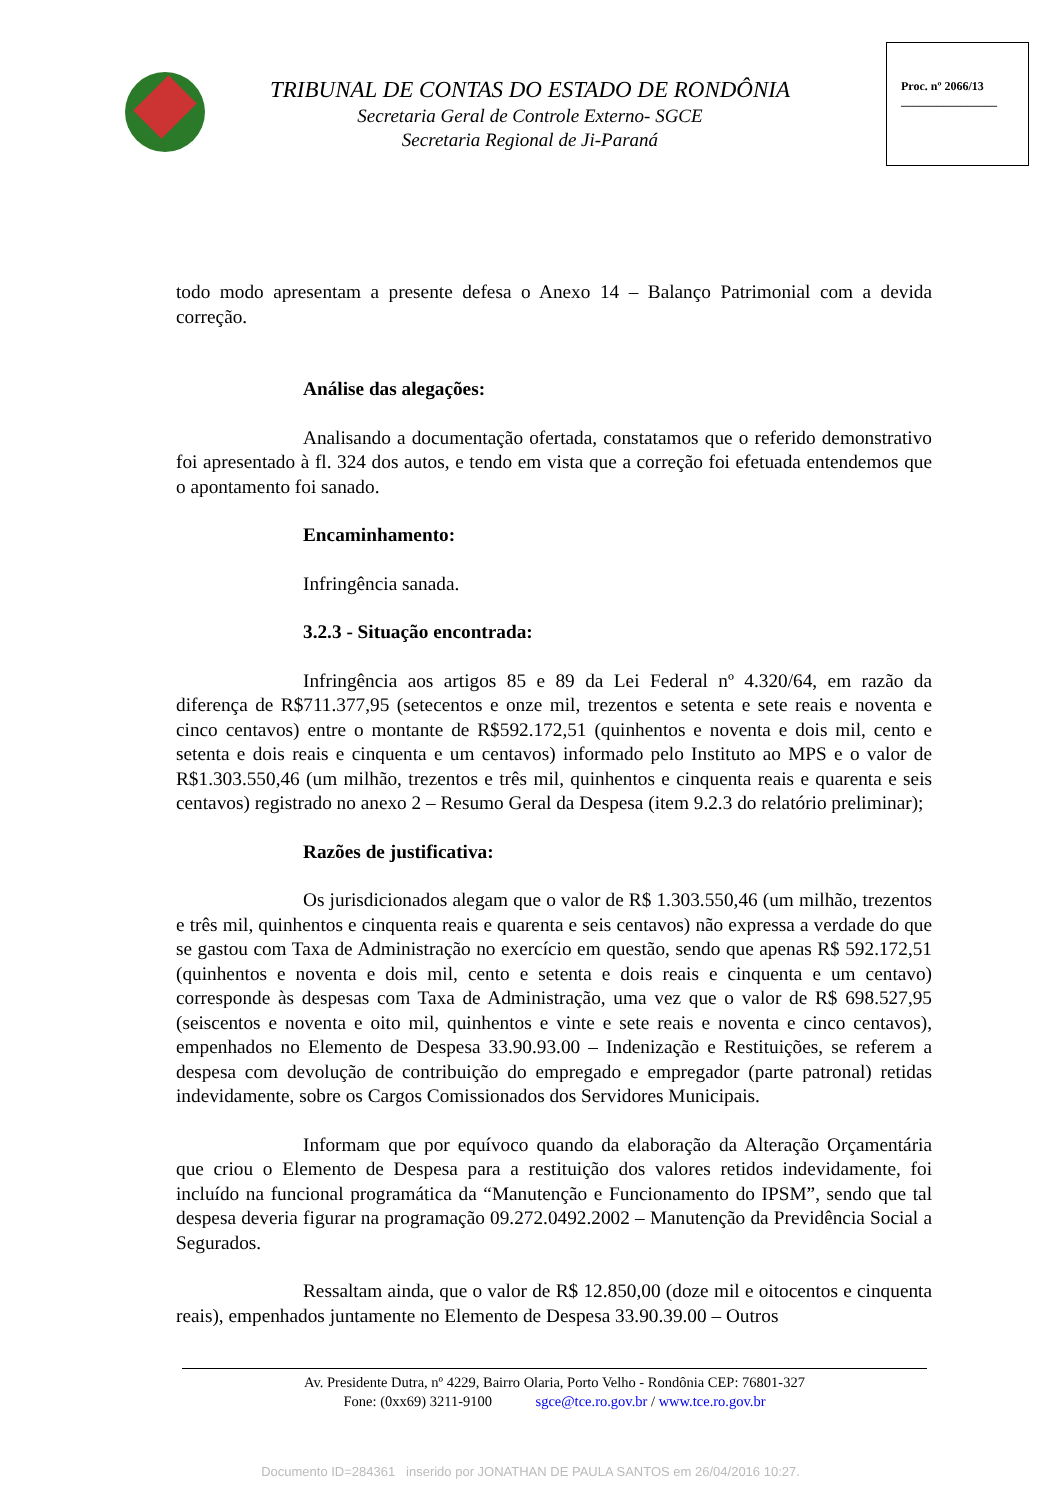TRIBUNAL DE CONTAS DO ESTADO DE RONDÔNIA
Secretaria Geral de Controle Externo- SGCE
Secretaria Regional de Ji-Paraná
Proc. nº 2066/13
________________
todo modo apresentam a presente defesa o Anexo 14 – Balanço Patrimonial com a devida correção.
Análise das alegações:
Analisando a documentação ofertada, constatamos que o referido demonstrativo foi apresentado à fl. 324 dos autos, e tendo em vista que a correção foi efetuada entendemos que o apontamento foi sanado.
Encaminhamento:
Infringência sanada.
3.2.3 - Situação encontrada:
Infringência aos artigos 85 e 89 da Lei Federal nº 4.320/64, em razão da diferença de R$711.377,95 (setecentos e onze mil, trezentos e setenta e sete reais e noventa e cinco centavos) entre o montante de R$592.172,51 (quinhentos e noventa e dois mil, cento e setenta e dois reais e cinquenta e um centavos) informado pelo Instituto ao MPS e o valor de R$1.303.550,46 (um milhão, trezentos e três mil, quinhentos e cinquenta reais e quarenta e seis centavos) registrado no anexo 2 – Resumo Geral da Despesa (item 9.2.3 do relatório preliminar);
Razões de justificativa:
Os jurisdicionados alegam que o valor de R$ 1.303.550,46 (um milhão, trezentos e três mil, quinhentos e cinquenta reais e quarenta e seis centavos) não expressa a verdade do que se gastou com Taxa de Administração no exercício em questão, sendo que apenas R$ 592.172,51 (quinhentos e noventa e dois mil, cento e setenta e dois reais e cinquenta e um centavo) corresponde às despesas com Taxa de Administração, uma vez que o valor de R$ 698.527,95 (seiscentos e noventa e oito mil, quinhentos e vinte e sete reais e noventa e cinco centavos), empenhados no Elemento de Despesa 33.90.93.00 – Indenização e Restituições, se referem a despesa com devolução de contribuição do empregado e empregador (parte patronal) retidas indevidamente, sobre os Cargos Comissionados dos Servidores Municipais.
Informam que por equívoco quando da elaboração da Alteração Orçamentária que criou o Elemento de Despesa para a restituição dos valores retidos indevidamente, foi incluído na funcional programática da “Manutenção e Funcionamento do IPSM”, sendo que tal despesa deveria figurar na programação 09.272.0492.2002 – Manutenção da Previdência Social a Segurados.
Ressaltam ainda, que o valor de R$ 12.850,00 (doze mil e oitocentos e cinquenta reais), empenhados juntamente no Elemento de Despesa 33.90.39.00 – Outros
Av. Presidente Dutra, nº 4229, Bairro Olaria, Porto Velho - Rondônia CEP: 76801-327
Fone: (0xx69) 3211-9100 sgce@tce.ro.gov.br / www.tce.ro.gov.br
Documento ID=284361 inserido por JONATHAN DE PAULA SANTOS em 26/04/2016 10:27.